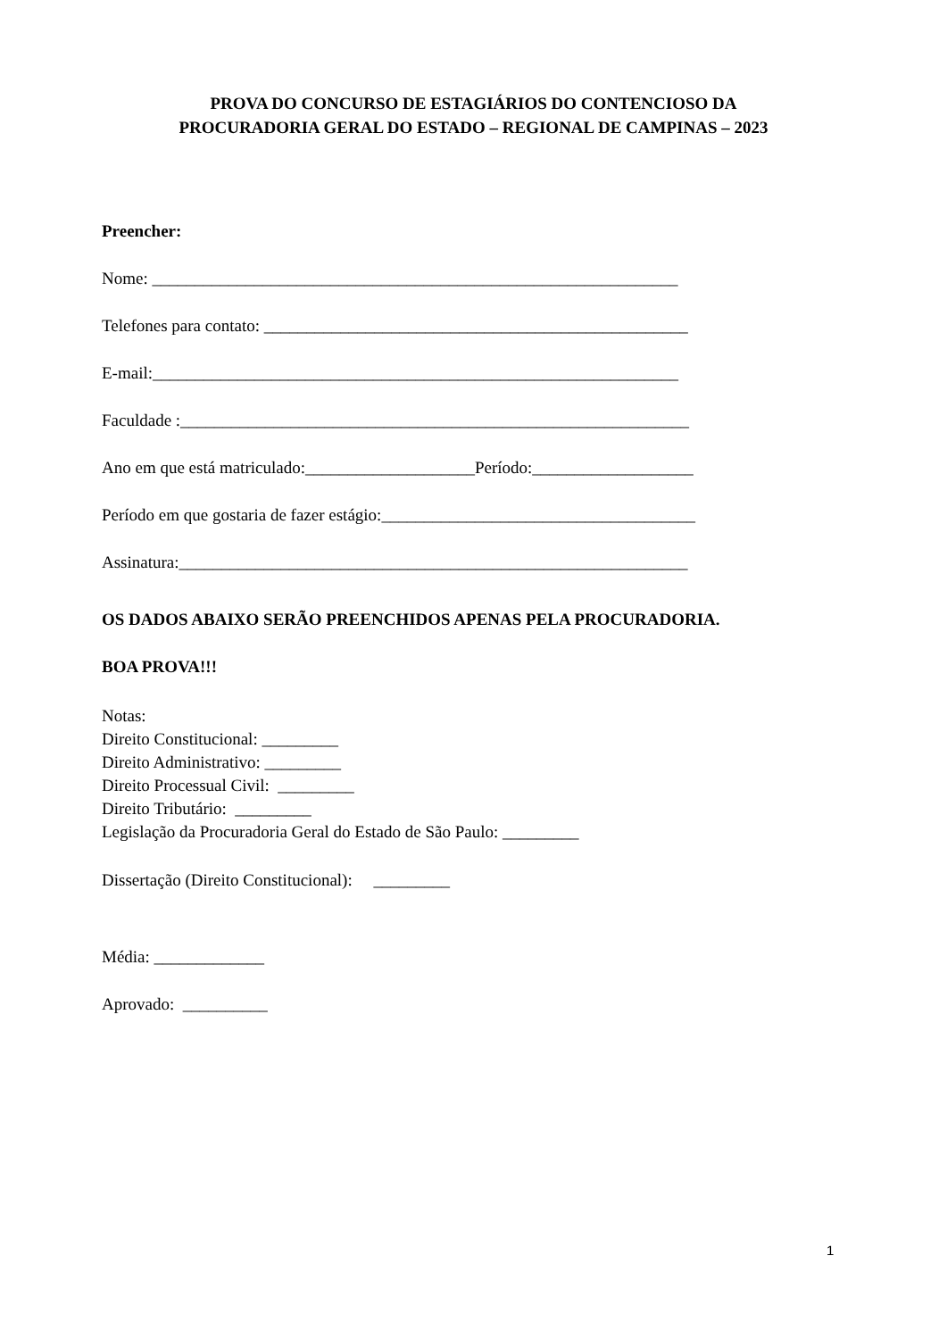PROVA DO CONCURSO DE ESTAGIÁRIOS DO CONTENCIOSO DA
PROCURADORIA GERAL DO ESTADO – REGIONAL DE CAMPINAS – 2023
Preencher:
Nome: ______________________________________________________________
Telefones para contato: __________________________________________________
E-mail:______________________________________________________________
Faculdade :____________________________________________________________
Ano em que está matriculado:____________________Período:___________________
Período em que gostaria de fazer estágio:_____________________________________
Assinatura:____________________________________________________________
OS DADOS ABAIXO SERÃO PREENCHIDOS APENAS PELA PROCURADORIA.
BOA PROVA!!!
Notas:
Direito Constitucional: _________
Direito Administrativo: _________
Direito Processual Civil: _________
Direito Tributário: _________
Legislação da Procuradoria Geral do Estado de São Paulo: _________
Dissertação (Direito Constitucional): _________
Média: _____________
Aprovado: __________
1